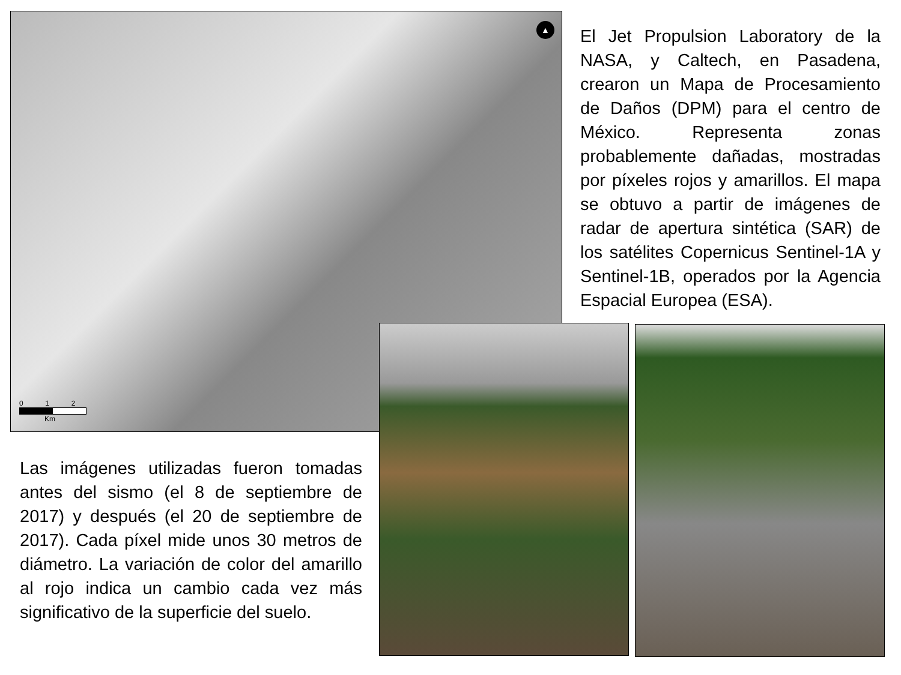▲
0 1 2
Km
El Jet Propulsion Laboratory de la NASA, y Caltech, en Pasadena, crearon un Mapa de Procesamiento de Daños (DPM) para el centro de México. Representa zonas probablemente dañadas, mostradas por píxeles rojos y amarillos. El mapa se obtuvo a partir de imágenes de radar de apertura sintética (SAR) de los satélites Copernicus Sentinel-1A y Sentinel-1B, operados por la Agencia Espacial Europea (ESA).
Las imágenes utilizadas fueron tomadas antes del sismo (el 8 de septiembre de 2017) y después (el 20 de septiembre de 2017). Cada píxel mide unos 30 metros de diámetro. La variación de color del amarillo al rojo indica un cambio cada vez más significativo de la superficie del suelo.